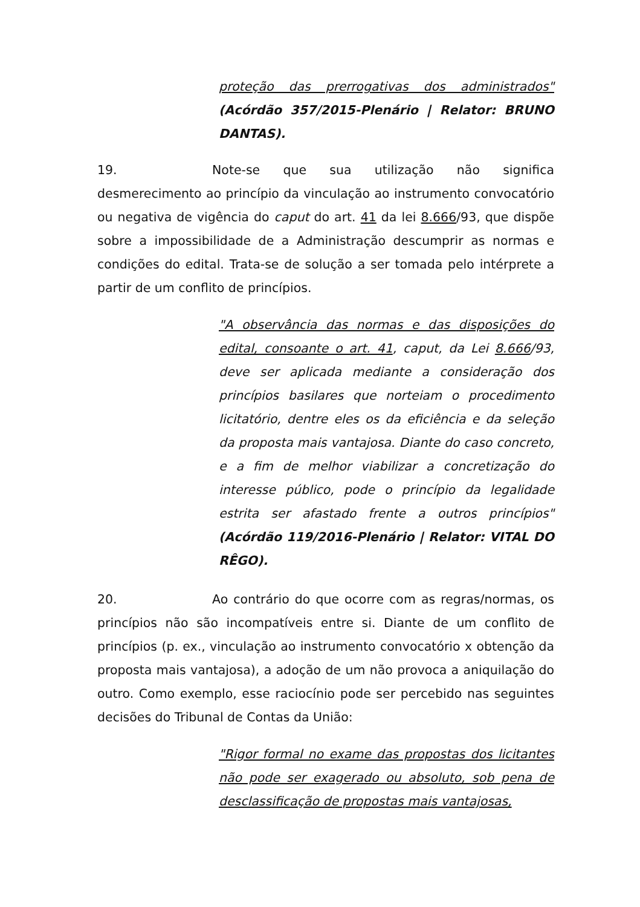proteção das prerrogativas dos administrados" (Acórdão 357/2015-Plenário | Relator: BRUNO DANTAS).
19. Note-se que sua utilização não significa desmerecimento ao princípio da vinculação ao instrumento convocatório ou negativa de vigência do caput do art. 41 da lei 8.666/93, que dispõe sobre a impossibilidade de a Administração descumprir as normas e condições do edital. Trata-se de solução a ser tomada pelo intérprete a partir de um conflito de princípios.
"A observância das normas e das disposições do edital, consoante o art. 41, caput, da Lei 8.666/93, deve ser aplicada mediante a consideração dos princípios basilares que norteiam o procedimento licitatório, dentre eles os da eficiência e da seleção da proposta mais vantajosa. Diante do caso concreto, e a fim de melhor viabilizar a concretização do interesse público, pode o princípio da legalidade estrita ser afastado frente a outros princípios" (Acórdão 119/2016-Plenário | Relator: VITAL DO RÊGO).
20. Ao contrário do que ocorre com as regras/normas, os princípios não são incompatíveis entre si. Diante de um conflito de princípios (p. ex., vinculação ao instrumento convocatório x obtenção da proposta mais vantajosa), a adoção de um não provoca a aniquilação do outro. Como exemplo, esse raciocínio pode ser percebido nas seguintes decisões do Tribunal de Contas da União:
"Rigor formal no exame das propostas dos licitantes não pode ser exagerado ou absoluto, sob pena de desclassificação de propostas mais vantajosas,